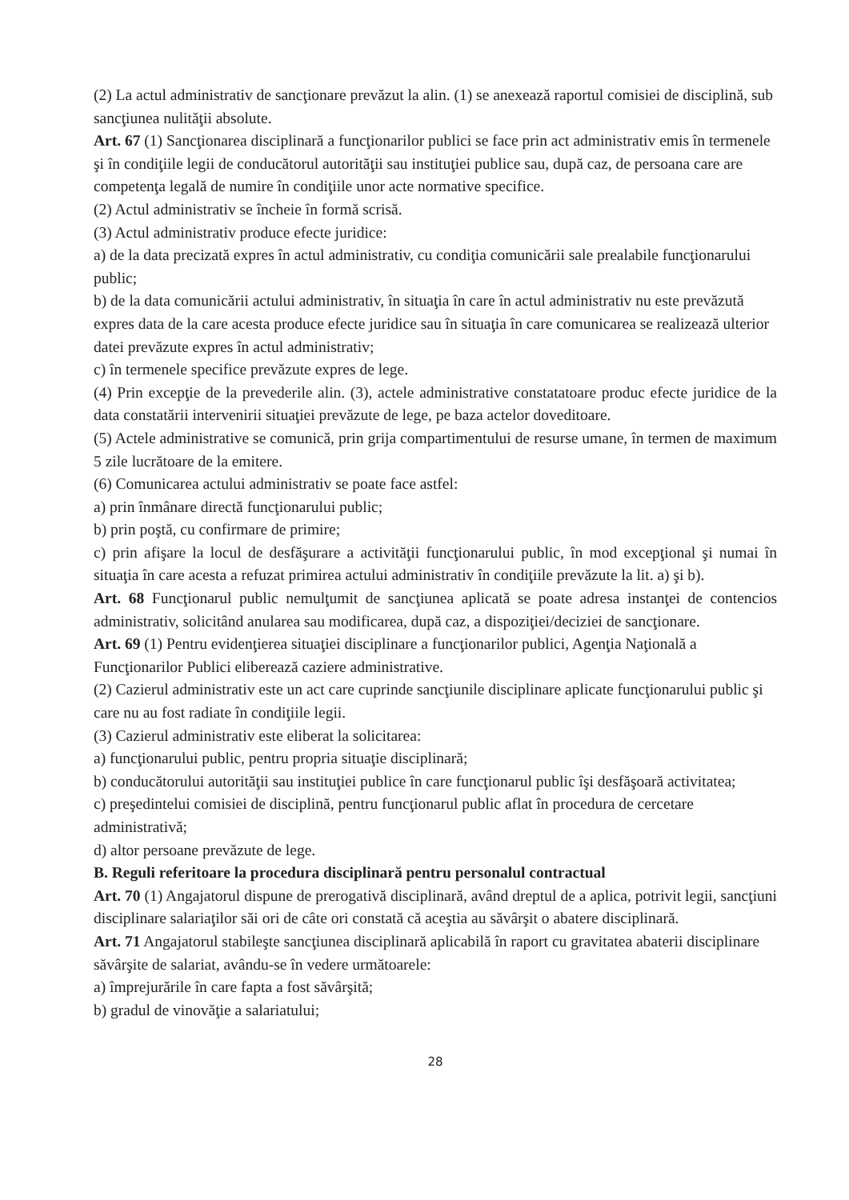(2) La actul administrativ de sancţionare prevăzut la alin. (1) se anexează raportul comisiei de disciplină, sub sancţiunea nulităţii absolute.
Art. 67 (1) Sancţionarea disciplinară a funcţionarilor publici se face prin act administrativ emis în termenele şi în condiţiile legii de conducătorul autorităţii sau instituţiei publice sau, după caz, de persoana care are competenţa legală de numire în condiţiile unor acte normative specifice.
(2) Actul administrativ se încheie în formă scrisă.
(3) Actul administrativ produce efecte juridice:
a) de la data precizată expres în actul administrativ, cu condiţia comunicării sale prealabile funcţionarului public;
b) de la data comunicării actului administrativ, în situaţia în care în actul administrativ nu este prevăzută expres data de la care acesta produce efecte juridice sau în situaţia în care comunicarea se realizează ulterior datei prevăzute expres în actul administrativ;
c) în termenele specifice prevăzute expres de lege.
(4) Prin excepţie de la prevederile alin. (3), actele administrative constatatoare produc efecte juridice de la data constatării intervenirii situaţiei prevăzute de lege, pe baza actelor doveditoare.
(5) Actele administrative se comunică, prin grija compartimentului de resurse umane, în termen de maximum 5 zile lucrătoare de la emitere.
(6) Comunicarea actului administrativ se poate face astfel:
a) prin înmânare directă funcţionarului public;
b) prin poştă, cu confirmare de primire;
c) prin afişare la locul de desfăşurare a activităţii funcţionarului public, în mod excepţional şi numai în situaţia în care acesta a refuzat primirea actului administrativ în condiţiile prevăzute la lit. a) şi b).
Art. 68 Funcţionarul public nemulţumit de sancţiunea aplicată se poate adresa instanţei de contencios administrativ, solicitând anularea sau modificarea, după caz, a dispoziţiei/deciziei de sancţionare.
Art. 69 (1) Pentru evidenţierea situaţiei disciplinare a funcţionarilor publici, Agenţia Naţională a Funcţionarilor Publici eliberează caziere administrative.
(2) Cazierul administrativ este un act care cuprinde sancţiunile disciplinare aplicate funcţionarului public şi care nu au fost radiate în condiţiile legii.
(3) Cazierul administrativ este eliberat la solicitarea:
a) funcţionarului public, pentru propria situaţie disciplinară;
b) conducătorului autorităţii sau instituţiei publice în care funcţionarul public îşi desfăşoară activitatea;
c) preşedintelui comisiei de disciplină, pentru funcţionarul public aflat în procedura de cercetare administrativă;
d) altor persoane prevăzute de lege.
B. Reguli referitoare la procedura disciplinară pentru personalul contractual
Art. 70 (1) Angajatorul dispune de prerogativă disciplinară, având dreptul de a aplica, potrivit legii, sancţiuni disciplinare salariaţilor săi ori de câte ori constată că aceştia au săvârşit o abatere disciplinară.
Art. 71 Angajatorul stabileşte sancţiunea disciplinară aplicabilă în raport cu gravitatea abaterii disciplinare săvârşite de salariat, avându-se în vedere următoarele:
a) împrejurările în care fapta a fost săvârşită;
b) gradul de vinovăţie a salariatului;
28